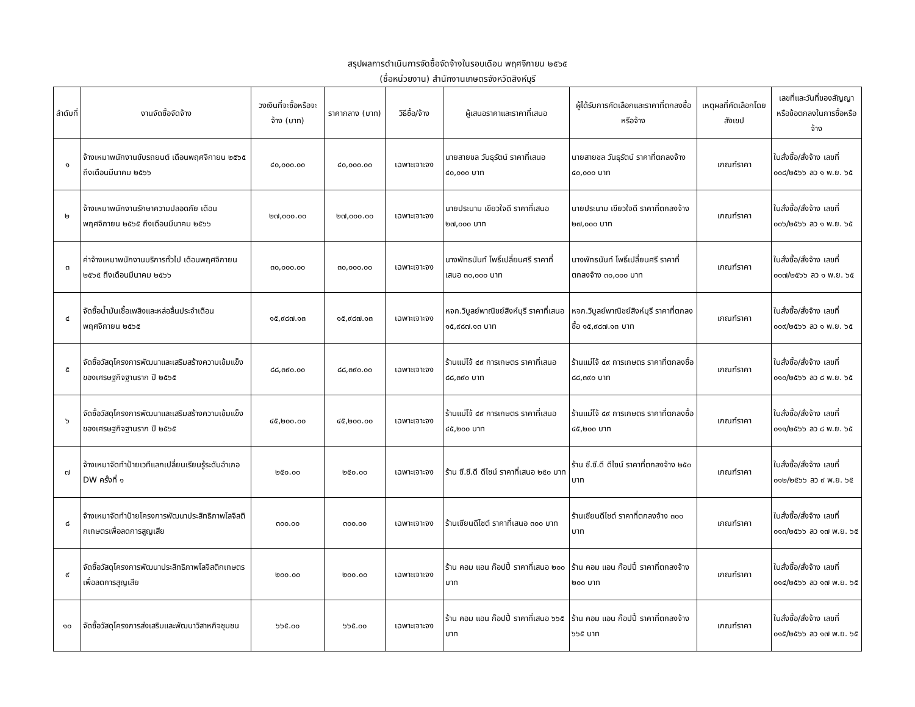สรุปผลการดำเนินการจัดซื้อจัดจ้างในรอบเดือน พฤศจิกายน ๒๕๖๕
(ชื่อหน่วยงาน) สำนักงานเกษตรจังหวัดสิงห์บุรี
| ลำดับที่ | งานจัดซื้อจัดจ้าง | วงเงินที่จะซื้อหรือจะจ้าง (บาท) | ราคากลาง (บาท) | วิธีซื้อ/จ้าง | ผู้เสนอราคาและราคาที่เสนอ | ผู้ได้รับการคัดเลือกและราคาที่ตกลงซื้อหรือจ้าง | เหตุผลที่คัดเลือกโดยสังเขป | เลขที่และวันที่ของสัญญาหรือข้อตกลงในการซื้อหรือจ้าง |
| --- | --- | --- | --- | --- | --- | --- | --- | --- |
| ๑ | จ้างเหมาพนักงานขับรถยนต์ เดือนพฤศจิกายน ๒๕๖๕ ถึงเดือนมีนาคม ๒๕๖๖ | ๔๐,๐๐๐.๐๐ | ๔๐,๐๐๐.๐๐ | เฉพาะเจาะจง | นายสายชล วันธุรัตน์ ราคาที่เสนอ ๔๐,๐๐๐ บาท | นายสายชล วันธุรัตน์ ราคาที่ตกลงจ้าง ๔๐,๐๐๐ บาท | เกณฑ์ราคา | ใบสั่งซื้อ/สั่งจ้าง เลขที่ ๐๐๘/๒๕๖๖ ลว ๑ พ.ย. ๖๕ |
| ๒ | จ้างเหมาพนักงานรักษาความปลอดภัย เดือนพฤศจิกายน ๒๕๖๕ ถึงเดือนมีนาคม ๒๕๖๖ | ๒๗,๐๐๐.๐๐ | ๒๗,๐๐๐.๐๐ | เฉพาะเจาะจง | นายประนาม เขียวใจดี ราคาที่เสนอ ๒๗,๐๐๐ บาท | นายประนาม เขียวใจดี ราคาที่ตกลงจ้าง ๒๗,๐๐๐ บาท | เกณฑ์ราคา | ใบสั่งซื้อ/สั่งจ้าง เลขที่ ๐๐๖/๒๕๖๖ ลว ๑ พ.ย. ๖๕ |
| ๓ | ค่าจ้างเหมาพนักงานบริการทั่วไป เดือนพฤศจิกายน ๒๕๖๕ ถึงเดือนมีนาคม ๒๕๖๖ | ๓๐,๐๐๐.๐๐ | ๓๐,๐๐๐.๐๐ | เฉพาะเจาะจง | นางพัทธนันท์ โพธิ์เปลี่ยนศรี ราคาที่เสนอ ๓๐,๐๐๐ บาท | นางพัทธนันท์ โพธิ์เปลี่ยนศรี ราคาที่ตกลงจ้าง ๓๐,๐๐๐ บาท | เกณฑ์ราคา | ใบสั่งซื้อ/สั่งจ้าง เลขที่ ๐๐๗/๒๕๖๖ ลว ๑ พ.ย. ๖๕ |
| ๔ | จัดซื้อน้ำมันเชื้อเพลิงและหล่อลื่นประจำเดือนพฤศจิกายน ๒๕๖๕ | ๑๕,๙๘๗.๑๓ | ๑๕,๙๘๗.๑๓ | เฉพาะเจาะจง | หจก.วิบูลย์พาณิชย์สิงห์บุรี ราคาที่เสนอ ๑๕,๙๘๗.๑๓ บาท | หจก.วิบูลย์พาณิชย์สิงห์บุรี ราคาที่ตกลงซื้อ ๑๕,๙๘๗.๑๓ บาท | เกณฑ์ราคา | ใบสั่งซื้อ/สั่งจ้าง เลขที่ ๐๐๙/๒๕๖๖ ลว ๑ พ.ย. ๖๕ |
| ๕ | จัดซื้อวัสดุโครงการพัฒนาและเสริมสร้างความเข้มแข็งของเศรษฐกิจฐานราก ปี ๒๕๖๕ | ๘๘,๓๙๐.๐๐ | ๘๘,๓๙๐.๐๐ | เฉพาะเจาะจง | ร้านแม่โจ้ ๔๙ การเกษตร ราคาที่เสนอ ๘๘,๓๙๐ บาท | ร้านแม่โจ้ ๔๙ การเกษตร ราคาที่ตกลงซื้อ ๘๘,๓๙๐ บาท | เกณฑ์ราคา | ใบสั่งซื้อ/สั่งจ้าง เลขที่ ๐๑๐/๒๕๖๖ ลว ๘ พ.ย. ๖๕ |
| ๖ | จัดซื้อวัสดุโครงการพัฒนาและเสริมสร้างความเข้มแข็งของเศรษฐกิจฐานราก ปี ๒๕๖๕ | ๔๕,๒๐๐.๐๐ | ๔๕,๒๐๐.๐๐ | เฉพาะเจาะจง | ร้านแม่โจ้ ๔๙ การเกษตร ราคาที่เสนอ ๔๕,๒๐๐ บาท | ร้านแม่โจ้ ๔๙ การเกษตร ราคาที่ตกลงซื้อ ๔๕,๒๐๐ บาท | เกณฑ์ราคา | ใบสั่งซื้อ/สั่งจ้าง เลขที่ ๐๑๑/๒๕๖๖ ลว ๘ พ.ย. ๖๕ |
| ๗ | จ้างเหมาจัดทำป้ายเวทีแลกเปลี่ยนเรียนรู้ระดับอำเภอ DW ครั้งที่ ๑ | ๒๕๐.๐๐ | ๒๕๐.๐๐ | เฉพาะเจาะจง | ร้าน ซี.ซี.ดี ดีไซน์ ราคาที่เสนอ ๒๕๐ บาท | ร้าน ซี.ซี.ดี ดีไซน์ ราคาที่ตกลงจ้าง ๒๕๐ บาท | เกณฑ์ราคา | ใบสั่งซื้อ/สั่งจ้าง เลขที่ ๐๑๒/๒๕๖๖ ลว ๙ พ.ย. ๖๕ |
| ๘ | จ้างเหมาจัดทำป้ายโครงการพัฒนาประสิทธิภาพโลจิสติกเกษตรเพื่อลดการสูญเสีย | ๓๐๐.๐๐ | ๓๐๐.๐๐ | เฉพาะเจาะจง | ร้านเซียนดีไซต์ ราคาที่เสนอ ๓๐๐ บาท | ร้านเซียนดีไซต์ ราคาที่ตกลงจ้าง ๓๐๐ บาท | เกณฑ์ราคา | ใบสั่งซื้อ/สั่งจ้าง เลขที่ ๐๑๓/๒๕๖๖ ลว ๑๗ พ.ย. ๖๕ |
| ๙ | จัดซื้อวัสดุโครงการพัฒนาประสิทธิภาพโลจิสติกเกษตรเพื่อลดการสูญเสีย | ๒๐๐.๐๐ | ๒๐๐.๐๐ | เฉพาะเจาะจง | ร้าน คอม แอน ก๊อปปี้ ราคาที่เสนอ ๒๐๐ บาท | ร้าน คอม แอน ก๊อปปี้ ราคาที่ตกลงจ้าง ๒๐๐ บาท | เกณฑ์ราคา | ใบสั่งซื้อ/สั่งจ้าง เลขที่ ๐๑๔/๒๕๖๖ ลว ๑๗ พ.ย. ๖๕ |
| ๑๐ | จัดซื้อวัสดุโครงการส่งเสริมและพัฒนาวิสาหกิจชุมชน | ๖๖๕.๐๐ | ๖๖๕.๐๐ | เฉพาะเจาะจง | ร้าน คอม แอน ก๊อปปี้ ราคาที่เสนอ ๖๖๕ บาท | ร้าน คอม แอน ก๊อปปี้ ราคาที่ตกลงจ้าง ๖๖๕ บาท | เกณฑ์ราคา | ใบสั่งซื้อ/สั่งจ้าง เลขที่ ๐๑๕/๒๕๖๖ ลว ๑๗ พ.ย. ๖๕ |